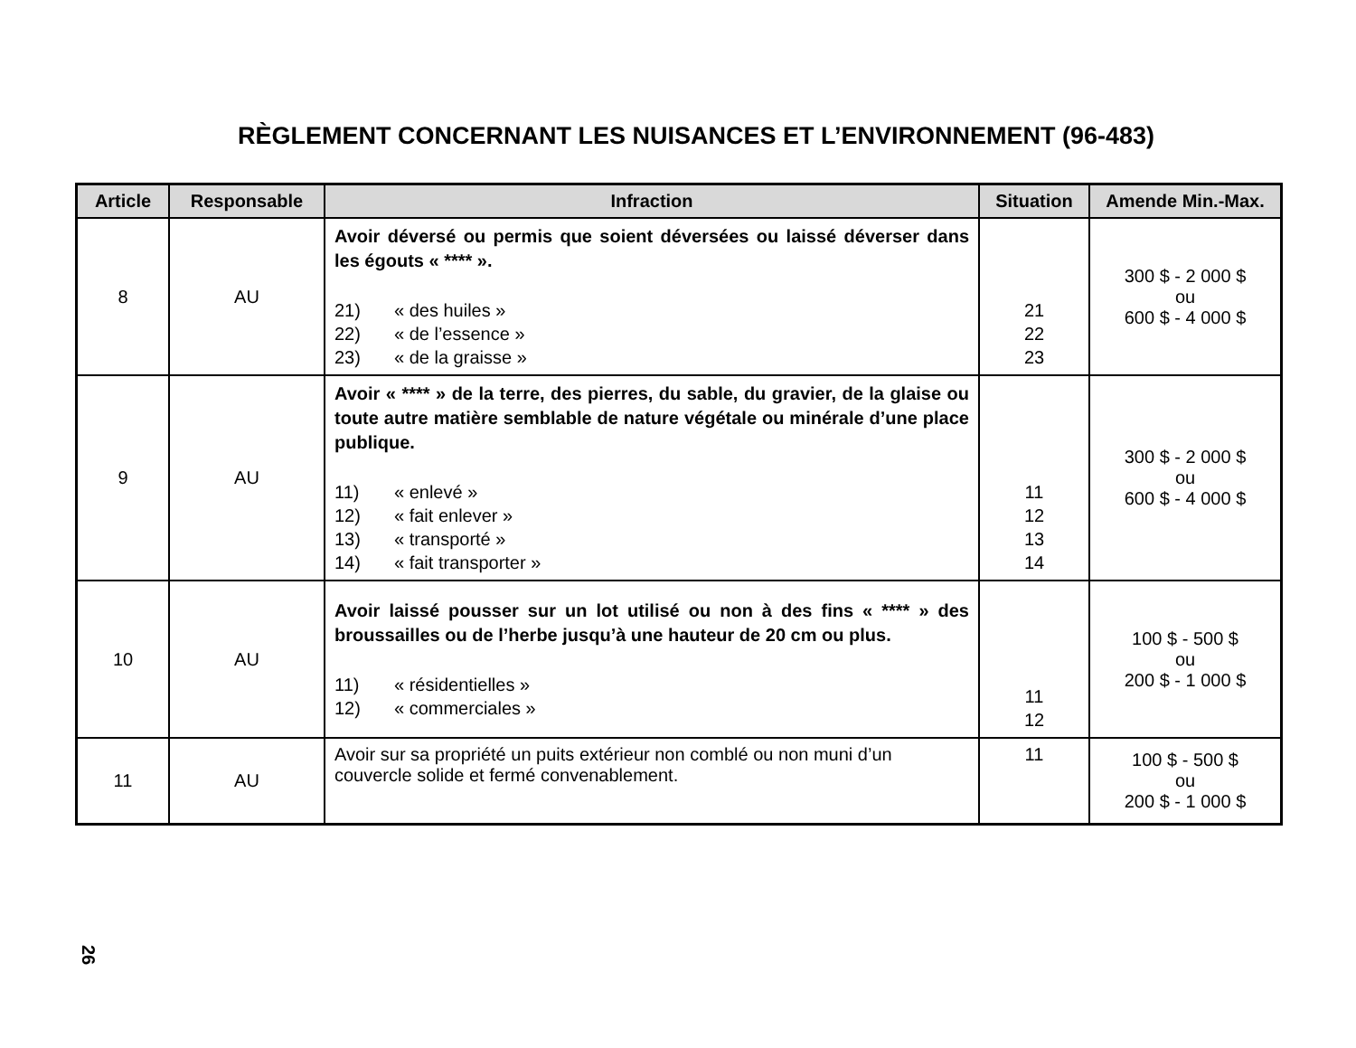RÈGLEMENT CONCERNANT LES NUISANCES ET L’ENVIRONNEMENT (96-483)
| Article | Responsable | Infraction | Situation | Amende Min.-Max. |
| --- | --- | --- | --- | --- |
| 8 | AU | Avoir déversé ou permis que soient déversées ou laissé déverser dans les égouts « **** ». 21) « des huiles » 22) « de l’essence » 23) « de la graisse » | 21 22 23 | 300 $ - 2 000 $ ou 600 $ - 4 000 $ |
| 9 | AU | Avoir « **** » de la terre, des pierres, du sable, du gravier, de la glaise ou toute autre matière semblable de nature végétale ou minérale d’une place publique. 11) « enlevé » 12) « fait enlever » 13) « transporté » 14) « fait transporter » | 11 12 13 14 | 300 $ - 2 000 $ ou 600 $ - 4 000 $ |
| 10 | AU | Avoir laissé pousser sur un lot utilisé ou non à des fins « **** » des broussailles ou de l’herbe jusqu’à une hauteur de 20 cm ou plus. 11) « résidentielles » 12) « commerciales » | 11 12 | 100 $ - 500 $ ou 200 $ - 1 000 $ |
| 11 | AU | Avoir sur sa propriété un puits extérieur non comblé ou non muni d’un couvercle solide et fermé convenablement. | 11 | 100 $ - 500 $ ou 200 $ - 1 000 $ |
26